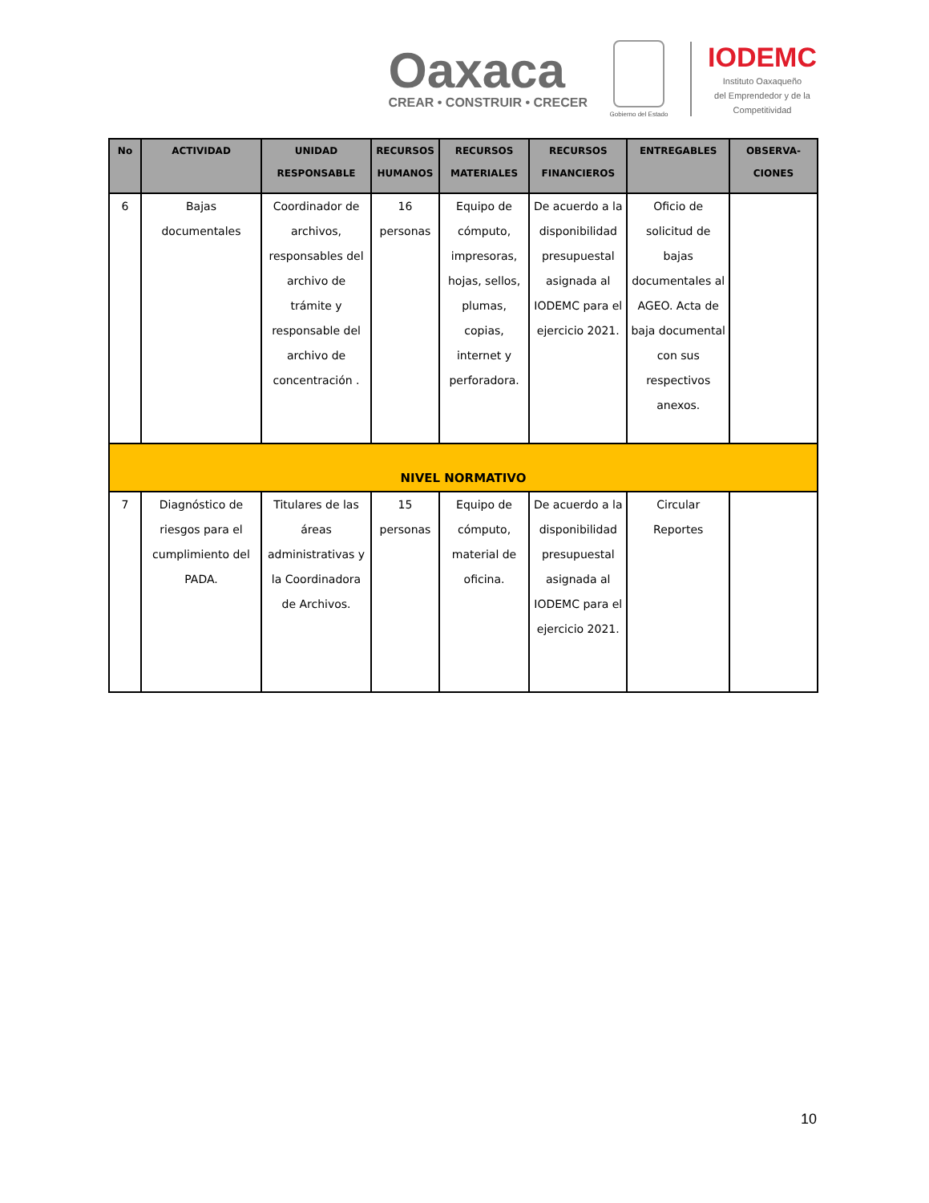Oaxaca
CREAR • CONSTRUIR • CRECER
Gobierno del Estado
IODEMC
Instituto Oaxaqueño
del Emprendedor y de la
Competitividad
| No | ACTIVIDAD | UNIDAD RESPONSABLE | RECURSOS HUMANOS | RECURSOS MATERIALES | RECURSOS FINANCIEROS | ENTREGABLES | OBSERVA-CIONES |
| --- | --- | --- | --- | --- | --- | --- | --- |
| 6 | Bajas documentales | Coordinador de archivos, responsables del archivo de trámite y responsable del archivo de concentración . | 16 personas | Equipo de cómputo, impresoras, hojas, sellos, plumas, copias, internet y perforadora. | De acuerdo a la disponibilidad presupuestal asignada al IODEMC para el ejercicio 2021. | Oficio de solicitud de bajas documentales al AGEO. Acta de baja documental con sus respectivos anexos. | |
| NIVEL NORMATIVO | | | | | | | |
| 7 | Diagnóstico de riesgos para el cumplimiento del PADA. | Titulares de las áreas administrativas y la Coordinadora de Archivos. | 15 personas | Equipo de cómputo, material de oficina. | De acuerdo a la disponibilidad presupuestal asignada al IODEMC para el ejercicio 2021. | Circular Reportes | |
10